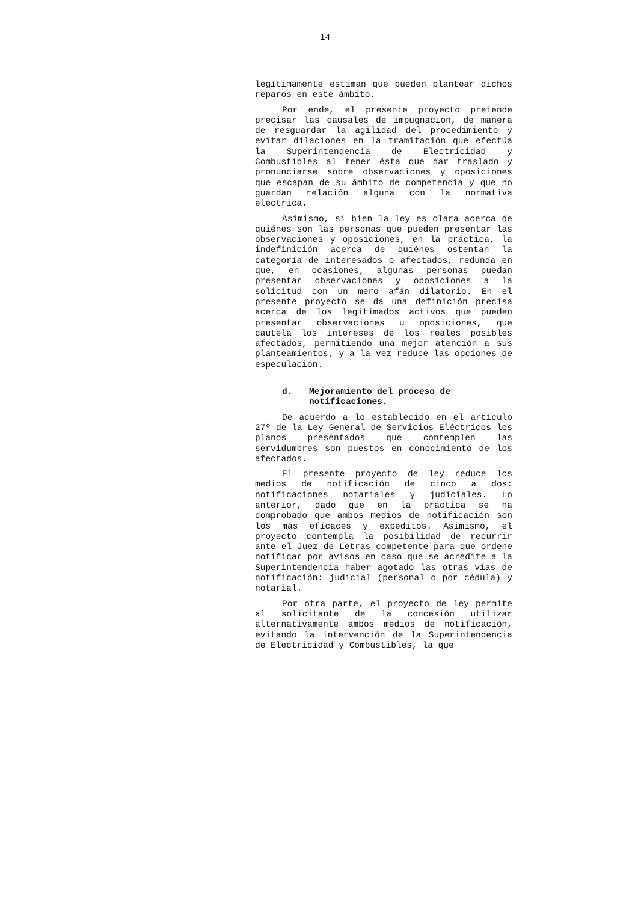14
legítimamente estiman que pueden plantear dichos reparos en este ámbito.
Por ende, el presente proyecto pretende precisar las causales de impugnación, de manera de resguardar la agilidad del procedimiento y evitar dilaciones en la tramitación que efectúa la Superintendencia de Electricidad y Combustibles al tener ésta que dar traslado y pronunciarse sobre observaciones y oposiciones que escapan de su ámbito de competencia y que no guardan relación alguna con la normativa eléctrica.
Asimismo, si bien la ley es clara acerca de quiénes son las personas que pueden presentar las observaciones y oposiciones, en la práctica, la indefinición acerca de quiénes ostentan la categoría de interesados o afectados, redunda en que, en ocasiones, algunas personas puedan presentar observaciones y oposiciones a la solicitud con un mero afán dilatorio. En el presente proyecto se da una definición precisa acerca de los legitimados activos que pueden presentar observaciones u oposiciones, que cautela los intereses de los reales posibles afectados, permitiendo una mejor atención a sus planteamientos, y a la vez reduce las opciones de especulación.
d. Mejoramiento del proceso de notificaciones.
De acuerdo a lo establecido en el artículo 27º de la Ley General de Servicios Eléctricos los planos presentados que contemplen las servidumbres son puestos en conocimiento de los afectados.
El presente proyecto de ley reduce los medios de notificación de cinco a dos: notificaciones notariales y judiciales. Lo anterior, dado que en la práctica se ha comprobado que ambos medios de notificación son los más eficaces y expeditos. Asimismo, el proyecto contempla la posibilidad de recurrir ante el Juez de Letras competente para que ordene notificar por avisos en caso que se acredite a la Superintendencia haber agotado las otras vías de notificación: judicial (personal o por cédula) y notarial.
Por otra parte, el proyecto de ley permite al solicitante de la concesión utilizar alternativamente ambos medios de notificación, evitando la intervención de la Superintendencia de Electricidad y Combustibles, la que